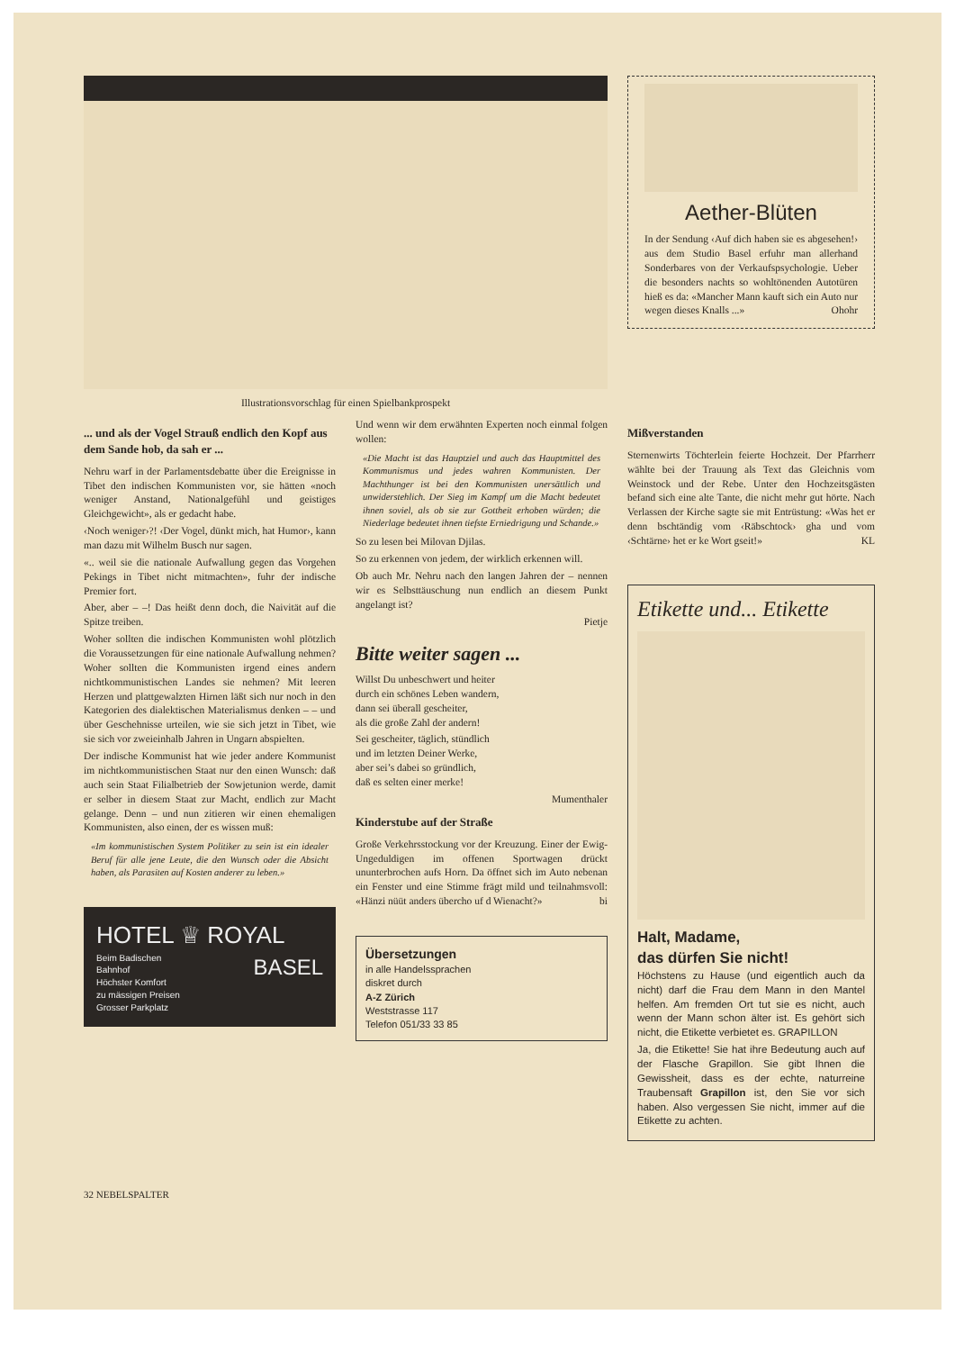Illustrationsvorschlag für einen Spielbankprospekt
Aether-Blüten
In der Sendung ‹Auf dich haben sie es abgesehen!› aus dem Studio Basel erfuhr man allerhand Sonderbares von der Verkaufspsychologie. Ueber die besonders nachts so wohltönenden Autotüren hieß es da: «Mancher Mann kauft sich ein Auto nur wegen dieses Knalls ...» Ohohr
... und als der Vogel Strauß endlich den Kopf aus dem Sande hob, da sah er ...
Nehru warf in der Parlamentsdebatte über die Ereignisse in Tibet den indischen Kommunisten vor, sie hätten «noch weniger Anstand, Nationalgefühl und geistiges Gleichgewicht», als er gedacht habe.
‹Noch weniger›?! ‹Der Vogel, dünkt mich, hat Humor›, kann man dazu mit Wilhelm Busch nur sagen.
«.. weil sie die nationale Aufwallung gegen das Vorgehen Pekings in Tibet nicht mitmachten», fuhr der indische Premier fort.
Aber, aber – –! Das heißt denn doch, die Naivität auf die Spitze treiben.
Woher sollten die indischen Kommunisten wohl plötzlich die Voraussetzungen für eine nationale Aufwallung nehmen? Woher sollten die Kommunisten irgend eines andern nichtkommunistischen Landes sie nehmen? Mit leeren Herzen und plattgewalzten Hirnen läßt sich nur noch in den Kategorien des dialektischen Materialismus denken – – und über Geschehnisse urteilen, wie sie sich jetzt in Tibet, wie sie sich vor zweieinhalb Jahren in Ungarn abspielten.
Der indische Kommunist hat wie jeder andere Kommunist im nichtkommunistischen Staat nur den einen Wunsch: daß auch sein Staat Filialbetrieb der Sowjetunion werde, damit er selber in diesem Staat zur Macht, endlich zur Macht gelange. Denn – und nun zitieren wir einen ehemaligen Kommunisten, also einen, der es wissen muß:
«Im kommunistischen System Politiker zu sein ist ein idealer Beruf für alle jene Leute, die den Wunsch oder die Absicht haben, als Parasiten auf Kosten anderer zu leben.»
HOTEL ♕ ROYAL
Beim Badischen
Bahnhof
Höchster Komfort
zu mässigen Preisen
Grosser Parkplatz BASEL
Und wenn wir dem erwähnten Experten noch einmal folgen wollen:
«Die Macht ist das Hauptziel und auch das Hauptmittel des Kommunismus und jedes wahren Kommunisten. Der Machthunger ist bei den Kommunisten unersättlich und unwiderstehlich. Der Sieg im Kampf um die Macht bedeutet ihnen soviel, als ob sie zur Gottheit erhoben würden; die Niederlage bedeutet ihnen tiefste Erniedrigung und Schande.»
So zu lesen bei Milovan Djilas.
So zu erkennen von jedem, der wirklich erkennen will.
Ob auch Mr. Nehru nach den langen Jahren der – nennen wir es Selbsttäuschung nun endlich an diesem Punkt angelangt ist?
Pietje
Bitte weiter sagen ...
Willst Du unbeschwert und heiter
durch ein schönes Leben wandern,
dann sei überall gescheiter,
als die große Zahl der andern!
Sei gescheiter, täglich, stündlich
und im letzten Deiner Werke,
aber sei’s dabei so gründlich,
daß es selten einer merke!
Mumenthaler
Kinderstube auf der Straße
Große Verkehrsstockung vor der Kreuzung. Einer der Ewig-Ungeduldigen im offenen Sportwagen drückt ununterbrochen aufs Horn. Da öffnet sich im Auto nebenan ein Fenster und eine Stimme frägt mild und teilnahmsvoll: «Hänzi nüüt anders übercho uf d Wienacht?» bi
Übersetzungen
in alle Handelssprachen
diskret durch
A-Z Zürich
Weststrasse 117
Telefon 051/33 33 85
Mißverstanden
Sternenwirts Töchterlein feierte Hochzeit. Der Pfarrherr wählte bei der Trauung als Text das Gleichnis vom Weinstock und der Rebe. Unter den Hochzeitsgästen befand sich eine alte Tante, die nicht mehr gut hörte. Nach Verlassen der Kirche sagte sie mit Entrüstung: «Was het er denn bschtändig vom ‹Räbschtock› gha und vom ‹Schtärne› het er ke Wort gseit!» KL
Etikette und... Etikette
Halt, Madame,
das dürfen Sie nicht!
Höchstens zu Hause (und eigentlich auch da nicht) darf die Frau dem Mann in den Mantel helfen. Am fremden Ort tut sie es nicht, auch wenn der Mann schon älter ist. Es gehört sich nicht, die Etikette verbietet es. GRAPILLON
Ja, die Etikette! Sie hat ihre Bedeutung auch auf der Flasche Grapillon. Sie gibt Ihnen die Gewissheit, dass es der echte, naturreine Traubensaft Grapillon ist, den Sie vor sich haben. Also vergessen Sie nicht, immer auf die Etikette zu achten.
32 NEBELSPALTER